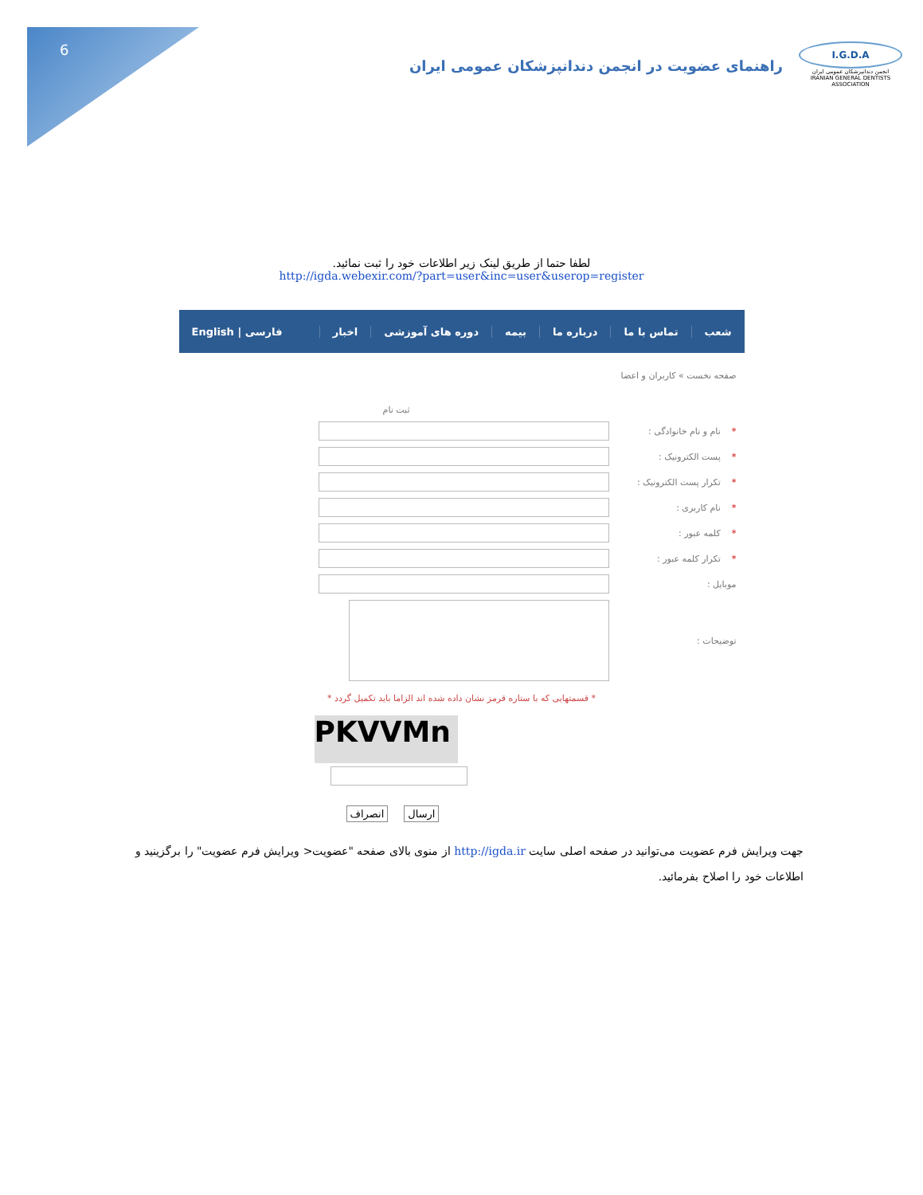6
I.G.D.A
انجمن دندانپزشکان عمومی ایران
IRANIAN GENERAL DENTISTS ASSOCIATION
راهنمای عضویت در انجمن دندانپزشکان عمومی ایران
لطفا حتما از طریق لینک زیر اطلاعات خود را ثبت نمائید.
http://igda.webexir.com/?part=user&inc=user&userop=register
شعب تماس با ما درباره ما بیمه دوره های آموزشی اخبار فارسی | English
صفحه نخست » کاربران و اعضا
ثبت نام
*نام و نام خانوادگی :
*پست الکترونیک :
*تکرار پست الکترونیک :
*نام کاربری :
*کلمه عبور :
*تکرار کلمه عبور :
موبایل :
توضیحات :
* قسمتهایی که با ستاره قرمز نشان داده شده اند الزاما باید تکمیل گردد *
PKVVMn
انصراف ارسال
جهت ویرایش فرم عضویت می‌توانید در صفحه اصلی سایت http://igda.ir از منوی بالای صفحه "عضویت< ویرایش فرم عضویت" را برگزینید و اطلاعات خود را اصلاح بفرمائید.